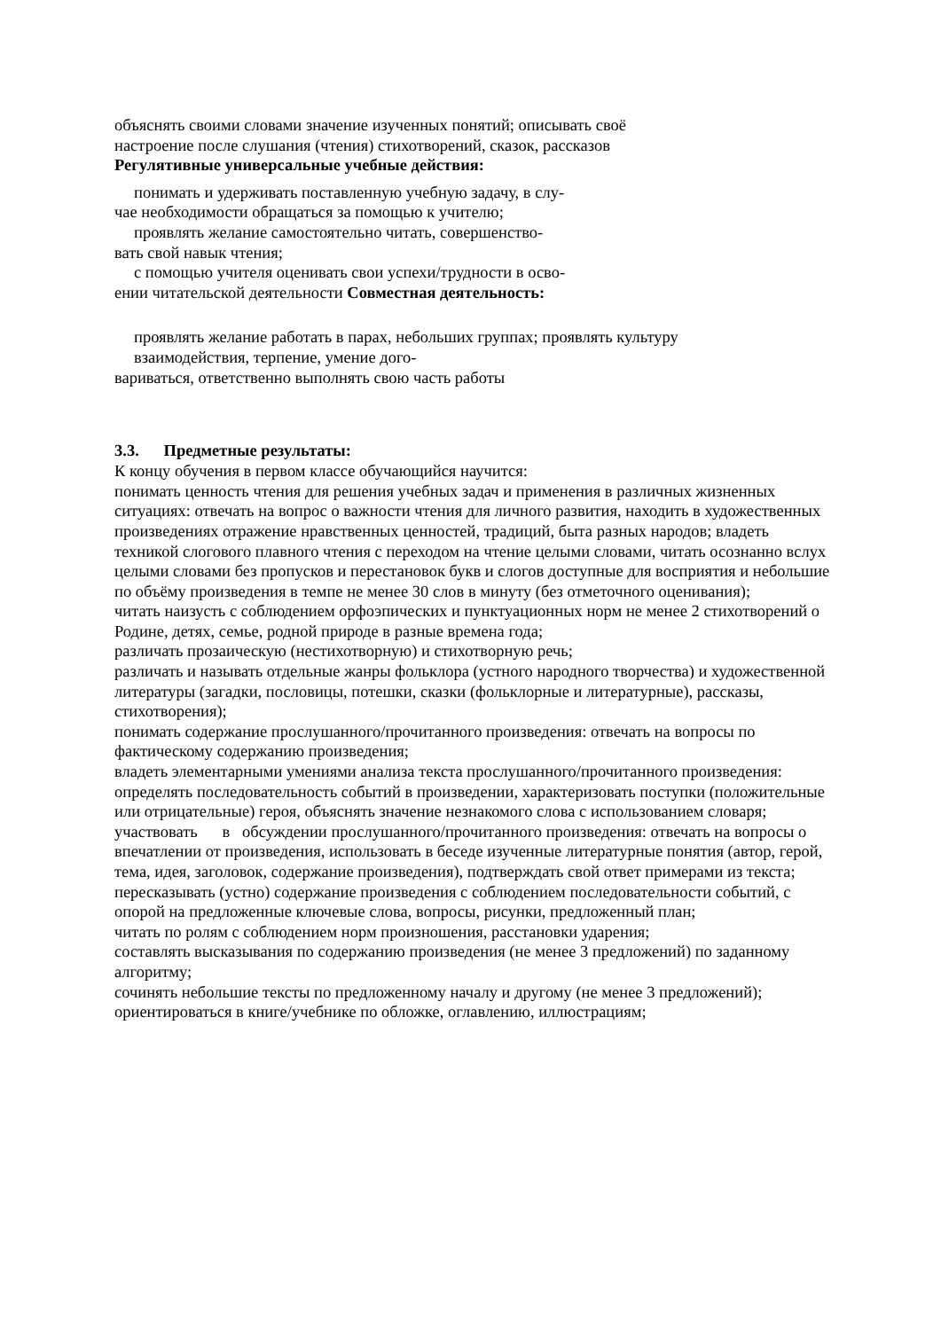объяснять своими словами значение изученных понятий; описывать своё
настроение после слушания (чтения) стихотворений, сказок, рассказов
Регулятивные универсальные учебные действия:
понимать и удерживать поставленную учебную задачу, в слу-
чае необходимости обращаться за помощью к учителю;
проявлять желание самостоятельно читать, совершенство-
вать свой навык чтения;
с помощью учителя оценивать свои успехи/трудности в осво-
ении читательской деятельности Совместная деятельность:
проявлять желание работать в парах, небольших группах; проявлять культуру
взаимодействия, терпение, умение дого-
вариваться, ответственно выполнять свою часть работы
3.3. Предметные результаты:
К концу обучения в первом классе обучающийся научится:
понимать ценность чтения для решения учебных задач и применения в различных жизненных ситуациях: отвечать на вопрос о важности чтения для личного развития, находить в художественных произведениях отражение нравственных ценностей, традиций, быта разных народов; владеть техникой слогового плавного чтения с переходом на чтение целыми словами, читать осознанно вслух целыми словами без пропусков и перестановок букв и слогов доступные для восприятия и небольшие по объёму произведения в темпе не менее 30 слов в минуту (без отметочного оценивания);
читать наизусть с соблюдением орфоэпических и пунктуационных норм не менее 2 стихотворений о Родине, детях, семье, родной природе в разные времена года;
различать прозаическую (нестихотворную) и стихотворную речь;
различать и называть отдельные жанры фольклора (устного народного творчества) и художественной литературы (загадки, пословицы, потешки, сказки (фольклорные и литературные), рассказы, стихотворения);
понимать содержание прослушанного/прочитанного произведения: отвечать на вопросы по фактическому содержанию произведения;
владеть элементарными умениями анализа текста прослушанного/прочитанного произведения: определять последовательность событий в произведении, характеризовать поступки (положительные или отрицательные) героя, объяснять значение незнакомого слова с использованием словаря;
участвовать в обсуждении прослушанного/прочитанного произведения: отвечать на вопросы о впечатлении от произведения, использовать в беседе изученные литературные понятия (автор, герой, тема, идея, заголовок, содержание произведения), подтверждать свой ответ примерами из текста;
пересказывать (устно) содержание произведения с соблюдением последовательности событий, с опорой на предложенные ключевые слова, вопросы, рисунки, предложенный план;
читать по ролям с соблюдением норм произношения, расстановки ударения;
составлять высказывания по содержанию произведения (не менее 3 предложений) по заданному алгоритму;
сочинять небольшие тексты по предложенному началу и другому (не менее 3 предложений);
ориентироваться в книге/учебнике по обложке, оглавлению, иллюстрациям;